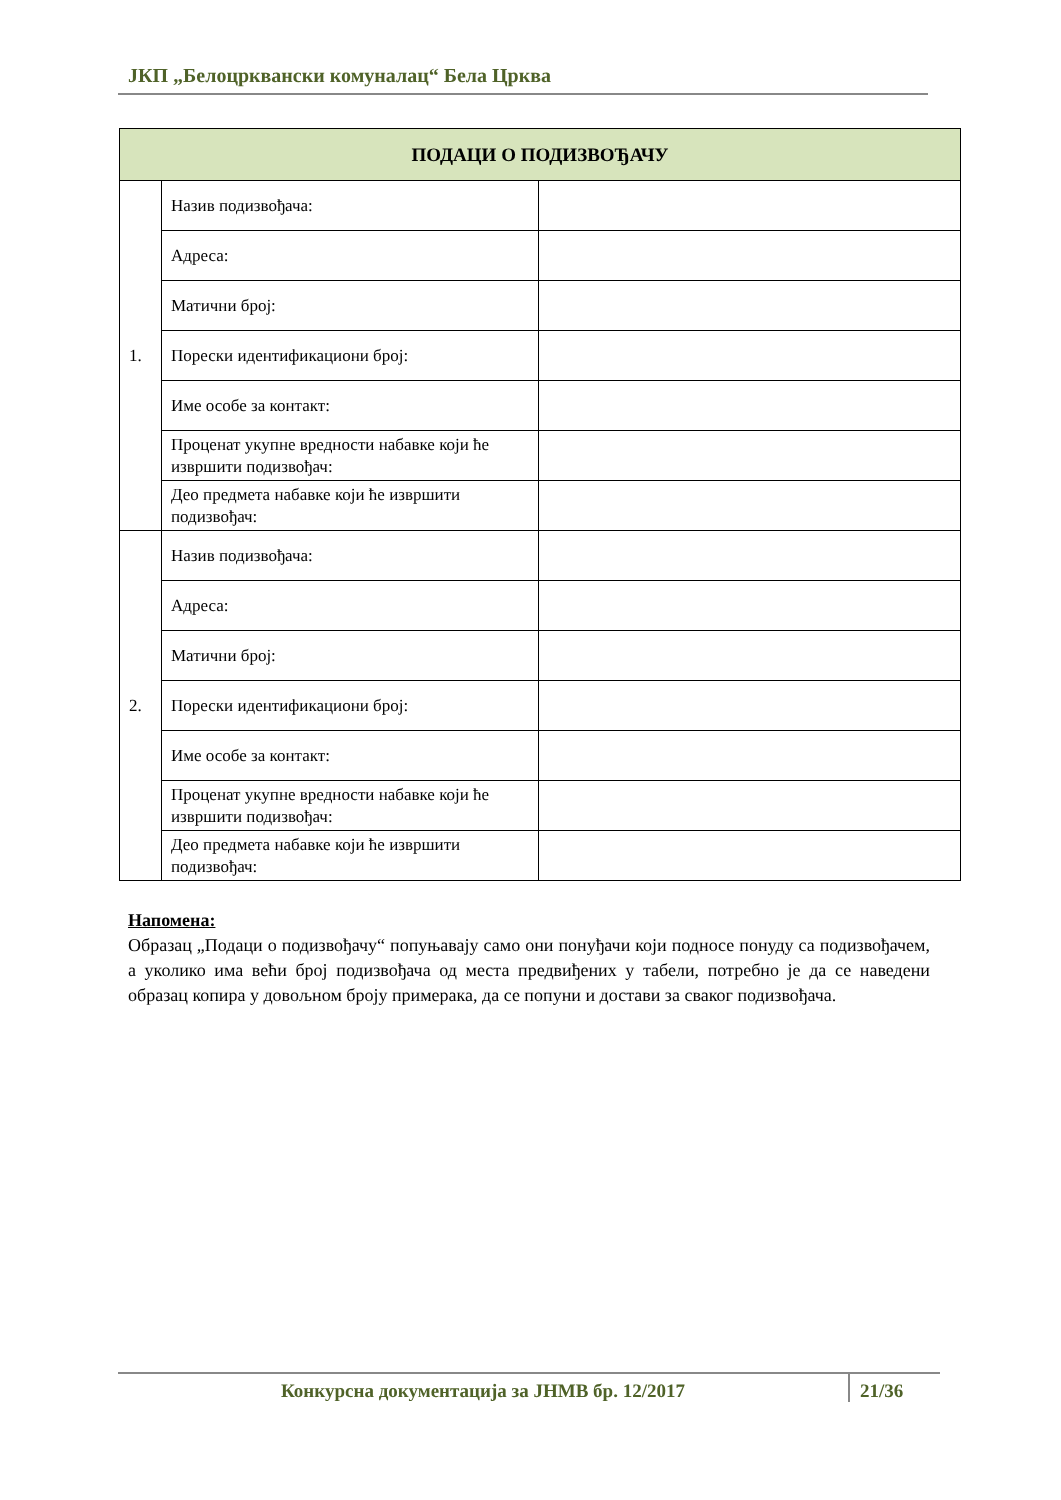ЈКП „Белоцрквански комуналац“ Бела Црква
| ПОДАЦИ О ПОДИЗВОЂАЧУ | | |
| --- | --- | --- |
| 1. | Назив подизвођача: | |
| | Адреса: | |
| | Матични број: | |
| | Порески идентификациони број: | |
| | Име особе за контакт: | |
| | Проценат укупне вредности набавке који ће извршити подизвођач: | |
| | Део предмета набавке који ће извршити подизвођач: | |
| 2. | Назив подизвођача: | |
| | Адреса: | |
| | Матични број: | |
| | Порески идентификациони број: | |
| | Име особе за контакт: | |
| | Проценат укупне вредности набавке који ће извршити подизвођач: | |
| | Део предмета набавке који ће извршити подизвођач: | |
Напомена:
Образац „Подаци о подизвођачу“ попуњавају само они понуђачи који подносе понуду са подизвођачем, а уколико има већи број подизвођача од места предвиђених у табели, потребно је да се наведени образац копира у довољном броју примерака, да се попуни и достави за сваког подизвођача.
Конкурсна документација за ЈНМВ бр. 12/2017 21/36